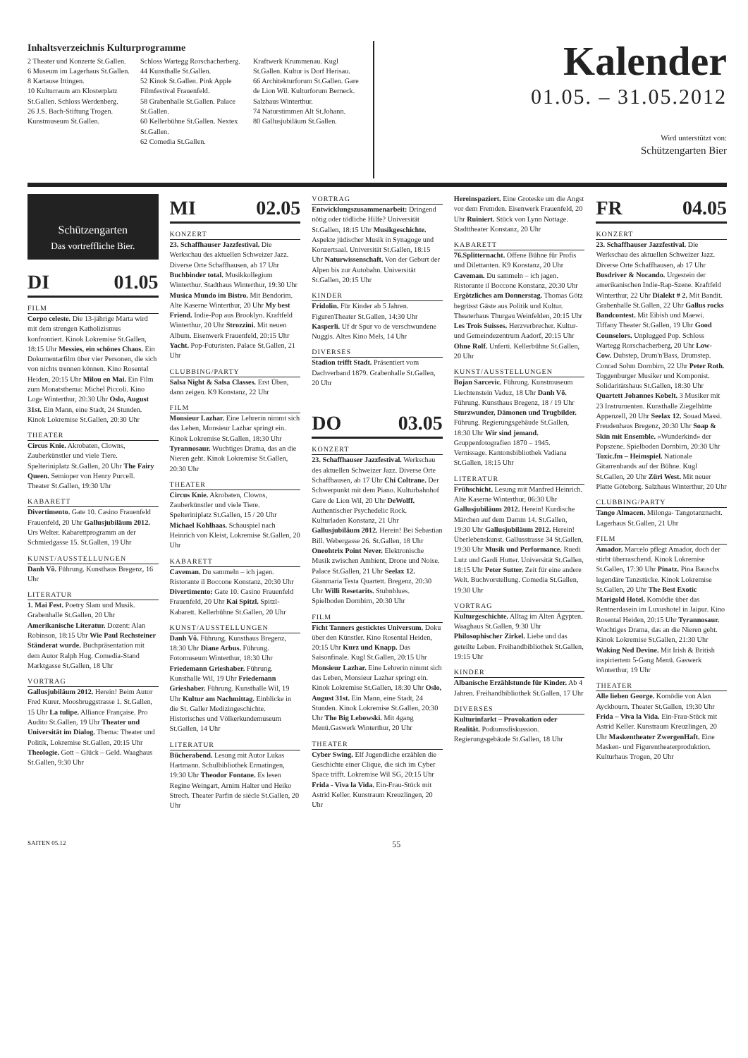Inhaltsverzeichnis Kulturprogramme
2 Theater und Konzerte St.Gallen.
6 Museum im Lagerhaus St.Gallen.
8 Kartause Ittingen.
10 Kulturraum am Klosterplatz St.Gallen. Schloss Werdenberg.
26 J.S. Bach-Stiftung Trogen. Kunstmuseum St.Gallen.
Schloss Wartegg Rorschacherberg.
44 Kunsthalle St.Gallen.
52 Kinok St.Gallen. Pink Apple Filmfestival Frauenfeld.
58 Grabenhalle St.Gallen. Palace St.Gallen.
60 Kellerbühne St.Gallen. Nextex St.Gallen.
62 Comedia St.Gallen.
Kraftwerk Krummenau. Kugl St.Gallen. Kultur is Dorf Herisau.
66 Architekturforum St.Gallen. Gare de Lion Wil. Kulturforum Berneck. Salzhaus Winterthur.
74 Naturstimmen Alt St.Johann.
80 Gallusjubiläum St.Gallen.
Kalender
01.05. – 31.05.2012
Wird unterstützt von:
Schützengarten Bier
Schützengarten
Das vortreffliche Bier.
DI 01.05
FILM
Corpo celeste. Die 13-jährige Marta wird mit dem strengen Katholizismus konfrontiert. Kinok Lokremise St.Gallen, 18:15 Uhr Messies, ein schönes Chaos. Ein Dokumentarfilm über vier Personen, die sich von nichts trennen können. Kino Rosental Heiden, 20:15 Uhr Milou en Mai. Ein Film zum Monatsthema: Michel Piccoli. Kino Loge Winterthur, 20:30 Uhr Oslo, August 31st. Ein Mann, eine Stadt, 24 Stunden. Kinok Lokremise St.Gallen, 20:30 Uhr
THEATER
Circus Knie. Akrobaten, Clowns, Zauberkünstler und viele Tiere. Spelteriniplatz St.Gallen, 20 Uhr The Fairy Queen. Semioper von Henry Purcell. Theater St.Gallen, 19:30 Uhr
KABARETT
Divertimento. Gate 10. Casino Frauenfeld Frauenfeld, 20 Uhr Gallusjubiläum 2012. Urs Welter. Kabarettprogramm an der Schmiedgasse 15. St.Gallen, 19 Uhr
KUNST/AUSSTELLUNGEN
Danh Võ. Führung. Kunsthaus Bregenz, 16 Uhr
LITERATUR
1. Mai Fest. Poetry Slam und Musik. Grabenhalle St.Gallen, 20 Uhr Amerikanische Literatur. Dozent: Alan Robinson, 18:15 Uhr Wie Paul Rechsteiner Ständerat wurde. Buchpräsentation mit dem Autor Ralph Hug. Comedia-Stand Marktgasse St.Gallen, 18 Uhr
VORTRAG
Gallusjubiläum 2012. Herein! Beim Autor Fred Kurer. Moosbruggstrasse 1. St.Gallen, 15 Uhr La tulipe. Alliance Française. Pro Audito St.Gallen, 19 Uhr Theater und Universität im Dialog. Thema: Theater und Politik, Lokremise St.Gallen, 20:15 Uhr Theologie. Gott – Glück – Geld. Waaghaus St.Gallen, 9:30 Uhr
MI 02.05
KONZERT
23. Schaffhauser Jazzfestival. Die Werkschau des aktuellen Schweizer Jazz. Diverse Orte Schaffhausen, ab 17 Uhr Buchbinder total. Musikkollegium Winterthur. Stadthaus Winterthur, 19:30 Uhr Musica Mundo im Bistro. Mit Bendorim. Alte Kaserne Winterthur, 20 Uhr My best Friend. Indie-Pop aus Brooklyn. Kraftfeld Winterthur, 20 Uhr Strozzini. Mit neuen Album. Eisenwerk Frauenfeld, 20:15 Uhr Yacht. Pop-Futuristen. Palace St.Gallen, 21 Uhr
CLUBBING/PARTY
Salsa Night & Salsa Classes. Erst Üben, dann zeigen. K9 Konstanz, 22 Uhr
FILM
Monsieur Lazhar. Eine Lehrerin nimmt sich das Leben, Monsieur Lazhar springt ein. Kinok Lokremise St.Gallen, 18:30 Uhr Tyrannosaur. Wuchtiges Drama, das an die Nieren geht. Kinok Lokremise St.Gallen, 20:30 Uhr
THEATER
Circus Knie. Akrobaten, Clowns, Zauberkünstler und viele Tiere. Spelteriniplatz St.Gallen, 15 / 20 Uhr Michael Kohlhaas. Schauspiel nach Heinrich von Kleist, Lokremise St.Gallen, 20 Uhr
KABARETT
Caveman. Du sammeln – ich jagen. Ristorante il Boccone Konstanz, 20:30 Uhr Divertimento: Gate 10. Casino Frauenfeld Frauenfeld, 20 Uhr Kai Spitzl. Spitzl-Kabarett. Kellerbühne St.Gallen, 20 Uhr
KUNST/AUSSTELLUNGEN
Danh Võ. Führung. Kunsthaus Bregenz, 18:30 Uhr Diane Arbus. Führung. Fotomuseum Winterthur, 18:30 Uhr Friedemann Grieshaber. Führung. Kunsthalle Wil, 19 Uhr Friedemann Grieshaber. Führung. Kunsthalle Wil, 19 Uhr Kultur am Nachmittag. Einblicke in die St. Galler Medizingeschichte. Historisches und Völkerkundemuseum St.Gallen, 14 Uhr
LITERATUR
Bücherabend. Lesung mit Autor Lukas Hartmann. Schulbibliothek Ermatingen, 19:30 Uhr Theodor Fontane. Es lesen Regine Weingart, Arnim Halter und Heiko Strech. Theater Parfin de siècle St.Gallen, 20 Uhr
VORTRAG
Entwicklungszusammenarbeit: Dringend nötig oder tödliche Hilfe? Universität St.Gallen, 18:15 Uhr Musikgeschichte. Aspekte jüdischer Musik in Synagoge und Konzertsaal. Universität St.Gallen, 18:15 Uhr Naturwissenschaft. Von der Geburt der Alpen bis zur Autobahn. Universität St.Gallen, 20:15 Uhr
KINDER
Fridolin. Für Kinder ab 5 Jahren. FigurenTheater St.Gallen, 14:30 Uhr Kasperli. Uf dr Spur vo de verschwundene Nuggis. Altes Kino Mels, 14 Uhr
DIVERSES
Stadion trifft Stadt. Präsentiert vom Dachverband 1879. Grabenhalle St.Gallen, 20 Uhr
DO 03.05
KONZERT
23. Schaffhauser Jazzfestival. Werkschau des aktuellen Schweizer Jazz. Diverse Orte Schaffhausen, ab 17 Uhr Chi Coltrane. Der Schwerpunkt mit dem Piano. Kulturbahnhof Gare de Lion Wil, 20 Uhr DeWolff. Authentischer Psychedelic Rock. Kulturladen Konstanz, 21 Uhr Gallusjubiläum 2012. Herein! Bei Sebastian Bill. Webergasse 26. St.Gallen, 18 Uhr Oneohtrix Point Never. Elektronische Musik zwischen Ambient, Drone und Noise. Palace St.Gallen, 21 Uhr Seelax 12. Gianmaria Testa Quartett. Bregenz, 20:30 Uhr Willi Resetarits. Stubnblues. Spielboden Dornbirn, 20:30 Uhr
FILM
Ficht Tanners gesticktes Universum. Doku über den Künstler. Kino Rosental Heiden, 20:15 Uhr Kurz und Knapp. Das Saisonfinale. Kugl St.Gallen, 20:15 Uhr Monsieur Lazhar. Eine Lehrerin nimmt sich das Leben, Monsieur Lazhar springt ein. Kinok Lokremise St.Gallen, 18:30 Uhr Oslo, August 31st. Ein Mann, eine Stadt, 24 Stunden. Kinok Lokremise St.Gallen, 20:30 Uhr The Big Lebowski. Mit 4gang Menü.Gaswerk Winterthur, 20 Uhr
THEATER
Cyber Swing. Elf Jugendliche erzählen die Geschichte einer Clique, die sich im Cyber Space trifft. Lokremise Wil SG, 20:15 Uhr Frida - Viva la Vida. Ein-Frau-Stück mit Astrid Keller. Kunstraum Kreuzlingen, 20 Uhr
Hereinspaziert. Eine Groteske um die Angst vor dem Fremden. Eisenwerk Frauenfeld, 20 Uhr Ruiniert. Stück von Lynn Nottage. Stadttheater Konstanz, 20 Uhr
KABARETT
76.Splitternacht. Offene Bühne für Profis und Dilettanten. K9 Konstanz, 20 Uhr Caveman. Du sammeln – ich jagen. Ristorante il Boccone Konstanz, 20:30 Uhr Ergötzliches am Donnerstag. Thomas Götz begrüsst Gäste aus Politik und Kultur. Theaterhaus Thurgau Weinfelden, 20:15 Uhr Les Trois Suisses. Herzverbrecher. Kultur- und Gemeindezentrum Aadorf, 20:15 Uhr Ohne Rolf. Unferti. Kellerbühne St.Gallen, 20 Uhr
KUNST/AUSSTELLUNGEN
Bojan Sarcevic. Führung. Kunstmuseum Liechtenstein Vaduz, 18 Uhr Danh Võ. Führung. Kunsthaus Bregenz, 18 / 19 Uhr Sturzwunder, Dämonen und Trugbilder. Führung. Regierungsgebäude St.Gallen, 18:30 Uhr Wir sind jemand. Gruppenfotografien 1870 – 1945. Vernissage. Kantonsbibliothek Vadiana St.Gallen, 18:15 Uhr
LITERATUR
Frühschicht. Lesung mit Manfred Heinrich. Alte Kaserne Winterthur, 06:30 Uhr Gallusjubiläum 2012. Herein! Kurdische Märchen auf dem Damm 14. St.Gallen, 19:30 Uhr Gallusjubiläum 2012. Herein! Überlebenskunst. Gallusstrasse 34 St.Gallen, 19:30 Uhr Musik und Performance. Ruedi Lutz und Gardi Hutter. Universität St.Gallen, 18:15 Uhr Peter Sutter. Zeit für eine andere Welt. Buchvorstellung. Comedia St.Gallen, 19:30 Uhr
VORTRAG
Kulturgeschichte. Alltag im Alten Ägypten. Waaghaus St.Gallen, 9:30 Uhr Philosophischer Zirkel. Liebe und das geteilte Leben. Freihandbibliothek St.Gallen, 19:15 Uhr
KINDER
Albanische Erzählstunde für Kinder. Ab 4 Jahren. Freihandbibliothek St.Gallen, 17 Uhr
DIVERSES
Kulturinfarkt – Provokation oder Realität. Podiumsdiskussion. Regierungsgebäude St.Gallen, 18 Uhr
FR 04.05
KONZERT
23. Schaffhauser Jazzfestival. Die Werkschau des aktuellen Schweizer Jazz. Diverse Orte Schaffhausen, ab 17 Uhr Busdriver & Nocando. Urgestein der amerikanischen Indie-Rap-Szene. Kraftfeld Winterthur, 22 Uhr Dialekt # 2. Mit Bandit. Grabenhalle St.Gallen, 22 Uhr Gallus rocks Bandcontest. Mit Eibish und Maewi. Tiffany Theater St.Gallen, 19 Uhr Good Counselors. Unplugged Pop. Schloss Wartegg Rorschacherberg, 20 Uhr Low-Cow. Dubstep, Drum'n'Bass, Drumstep. Conrad Sohm Dornbirn, 22 Uhr Peter Roth. Toggenburger Musiker und Komponist. Solidaritätshaus St.Gallen, 18:30 Uhr Quartett Johannes Kobelt. 3 Musiker mit 23 Instrumenten. Kunsthalle Ziegelhütte Appenzell, 20 Uhr Seelax 12. Souad Massi. Freudenhaus Bregenz, 20:30 Uhr Soap & Skin mit Ensemble. «Wunderkind» der Popszene. Spielboden Dornbirn, 20:30 Uhr Toxic.fm – Heimspiel. Nationale Gitarrenbands auf der Bühne. Kugl St.Gallen, 20 Uhr Züri West. Mit neuer Platte Göteborg. Salzhaus Winterthur, 20 Uhr
CLUBBING/PARTY
Tango Almacen. Milonga- Tangotanznacht. Lagerhaus St.Gallen, 21 Uhr
FILM
Amador. Marcelo pflegt Amador, doch der stirbt überraschend. Kinok Lokremise St.Gallen, 17:30 Uhr Pinatz. Pina Bauschs legendäre Tanzstücke. Kinok Lokremise St.Gallen, 20 Uhr The Best Exotic Marigold Hotel. Komödie über das Rentnerdasein im Luxushotel in Jaipur. Kino Rosental Heiden, 20:15 Uhr Tyrannosaur. Wuchtiges Drama, das an die Nieren geht. Kinok Lokremise St.Gallen, 21:30 Uhr Waking Ned Devine. Mit Irish & British inspiriertem 5-Gang Menü. Gaswerk Winterthur, 19 Uhr
THEATER
Alle lieben George. Komödie von Alan Ayckbourn. Theater St.Gallen, 19:30 Uhr Frida – Viva la Vida. Ein-Frau-Stück mit Astrid Keller. Kunstraum Kreuzlingen, 20 Uhr Maskentheater ZwergenHaft. Eine Masken- und Figurentheaterproduktion. Kulturhaus Trogen, 20 Uhr
SAITEN 05.12 55